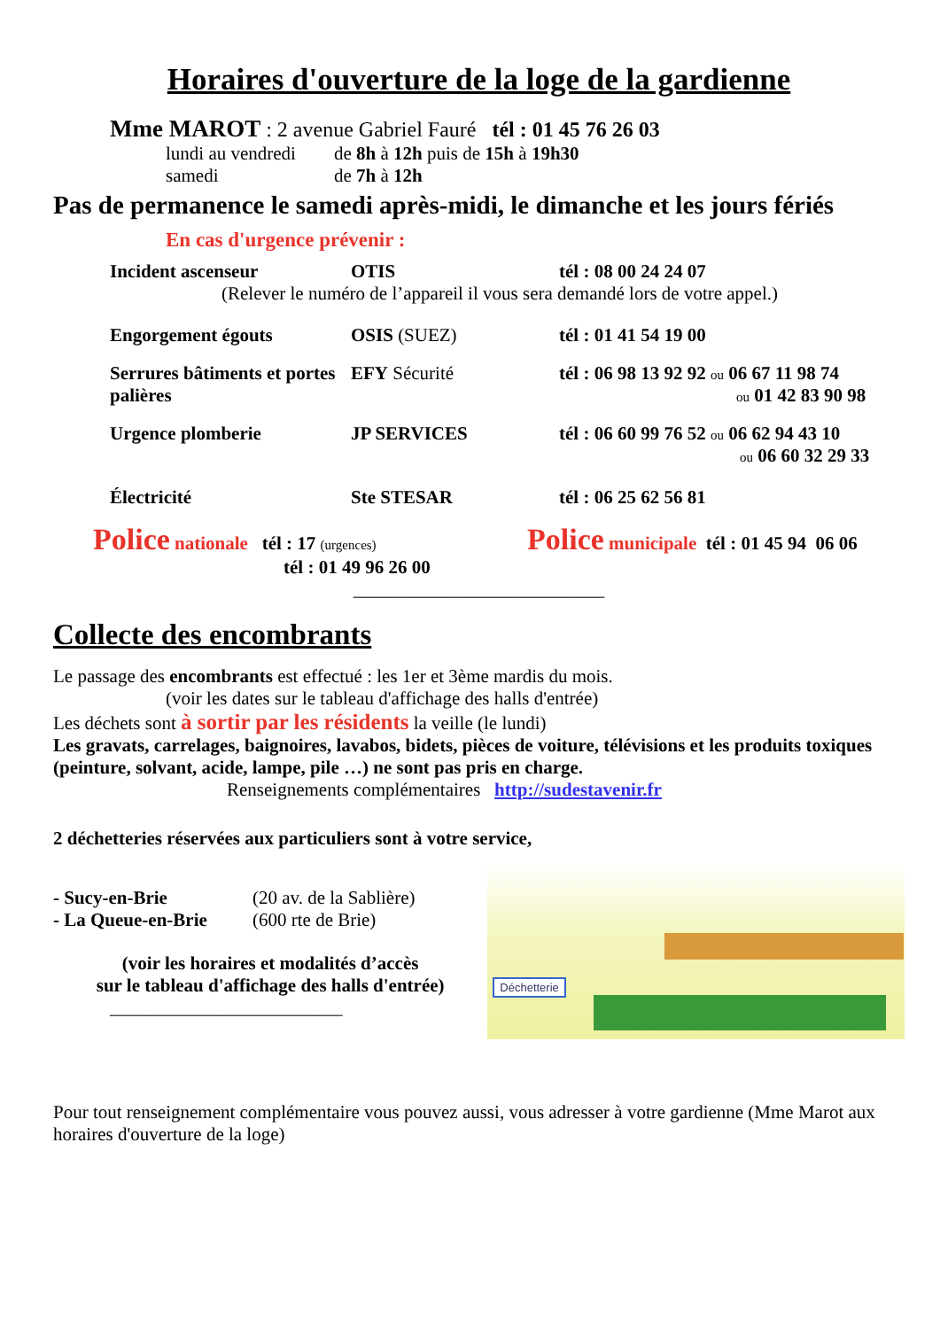Horaires d'ouverture de la loge de la gardienne
Mme MAROT : 2 avenue Gabriel Fauré tél : 01 45 76 26 03
lundi au vendredi de 8h à 12h puis de 15h à 19h30
samedi de 7h à 12h
Pas de permanence le samedi après-midi, le dimanche et les jours fériés
En cas d'urgence prévenir :
Incident ascenseur OTIS tél : 08 00 24 24 07
(Relever le numéro de l’appareil il vous sera demandé lors de votre appel.)
Engorgement égouts OSIS (SUEZ) tél : 01 41 54 19 00
Serrures bâtiments et portes palières
EFY Sécurité tél : 06 98 13 92 92 ou 06 67 11 98 74
ou 01 42 83 90 98
Urgence plomberie JP SERVICES tél : 06 60 99 76 52 ou 06 62 94 43 10
ou 06 60 32 29 33
Électricité Ste STESAR tél : 06 25 62 56 81
Police nationale tél : 17 (urgences)
tél : 01 49 96 26 00
Police municipale tél : 01 45 94 06 06
___________________________
Collecte des encombrants
Le passage des encombrants est effectué : les 1er et 3ème mardis du mois.
(voir les dates sur le tableau d'affichage des halls d'entrée)
Les déchets sont à sortir par les résidents la veille (le lundi)
Les gravats, carrelages, baignoires, lavabos, bidets, pièces de voiture, télévisions et les produits toxiques (peinture, solvant, acide, lampe, pile …) ne sont pas pris en charge.
Renseignements complémentaires http://sudestavenir.fr
2 déchetteries réservées aux particuliers sont à votre service,
- Sucy-en-Brie (20 av. de la Sablière)
- La Queue-en-Brie (600 rte de Brie)
(voir les horaires et modalités d’accès
sur le tableau d'affichage des halls d'entrée)
_________________________
Déchetterie
Pour tout renseignement complémentaire vous pouvez aussi, vous adresser à votre gardienne (Mme Marot aux horaires d'ouverture de la loge)